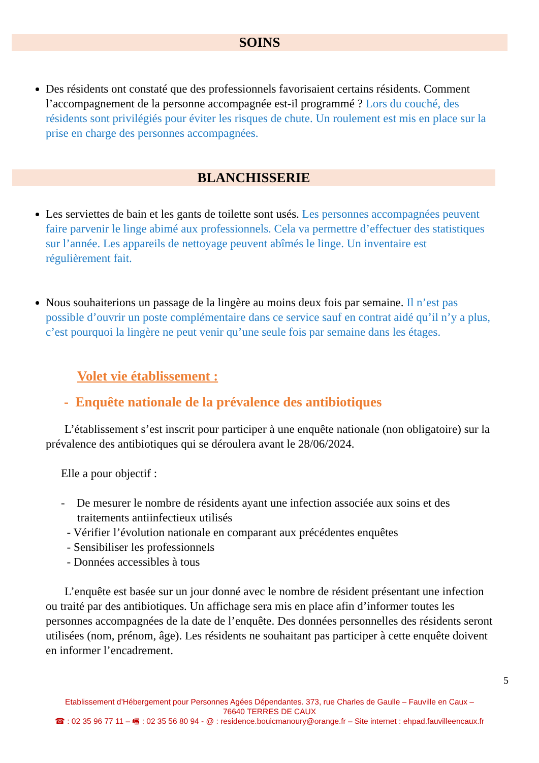SOINS
Des résidents ont constaté que des professionnels favorisaient certains résidents. Comment l’accompagnement de la personne accompagnée est-il programmé ? Lors du couché, des résidents sont privilégiés pour éviter les risques de chute. Un roulement est mis en place sur la prise en charge des personnes accompagnées.
BLANCHISSERIE
Les serviettes de bain et les gants de toilette sont usés. Les personnes accompagnées peuvent faire parvenir le linge abimé aux professionnels. Cela va permettre d’effectuer des statistiques sur l’année. Les appareils de nettoyage peuvent abîmés le linge. Un inventaire est régulièrement fait.
Nous souhaiterions un passage de la lingère au moins deux fois par semaine. Il n’est pas possible d’ouvrir un poste complémentaire dans ce service sauf en contrat aidé qu’il n’y a plus, c’est pourquoi la lingère ne peut venir qu’une seule fois par semaine dans les étages.
Volet vie établissement :
- Enquête nationale de la prévalence des antibiotiques
L’établissement s’est inscrit pour participer à une enquête nationale (non obligatoire) sur la prévalence des antibiotiques qui se déroulera avant le 28/06/2024.
Elle a pour objectif :
- De mesurer le nombre de résidents ayant une infection associée aux soins et des
traitements antiinfectieux utilisés
- Vérifier l’évolution nationale en comparant aux précédentes enquêtes
- Sensibiliser les professionnels
- Données accessibles à tous
L’enquête est basée sur un jour donné avec le nombre de résident présentant une infection ou traité par des antibiotiques. Un affichage sera mis en place afin d’informer toutes les personnes accompagnées de la date de l’enquête. Des données personnelles des résidents seront utilisées (nom, prénom, âge). Les résidents ne souhaitant pas participer à cette enquête doivent en informer l’encadrement.
5
Etablissement d’Hébergement pour Personnes Agées Dépendantes. 373, rue Charles de Gaulle – Fauville en Caux –
76640 TERRES DE CAUX
☎ : 02 35 96 77 11 – 🖷 : 02 35 56 80 94 - @ : residence.bouicmanoury@orange.fr – Site internet : ehpad.fauvilleencaux.fr